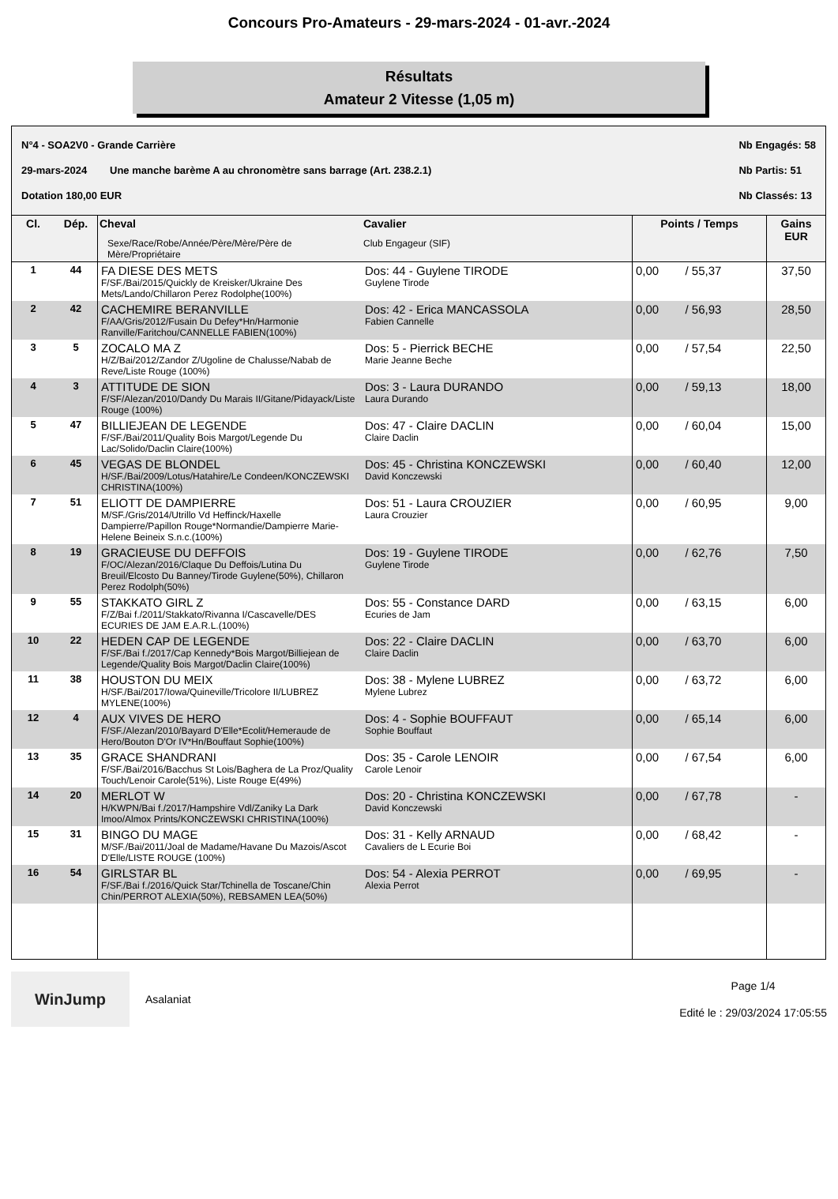Concours Pro-Amateurs - 29-mars-2024 - 01-avr.-2024
Résultats
Amateur 2 Vitesse (1,05 m)
N°4 - SOA2V0 - Grande Carrière
29-mars-2024 Une manche barème A au chronomètre sans barrage (Art. 238.2.1)
Dotation 180,00 EUR
Nb Engagés: 58
Nb Partis: 51
Nb Classés: 13
| Cl. | Dép. | Cheval Sexe/Race/Robe/Année/Père/Mère/Père de Mère/Propriétaire | Cavalier Club Engageur (SIF) | Points / Temps | Gains EUR |
| --- | --- | --- | --- | --- | --- |
| 1 | 44 | FA DIESE DES METS F/SF./Bai/2015/Quickly de Kreisker/Ukraine Des Mets/Lando/Chillaron Perez Rodolphe(100%) | Dos: 44 - Guylene TIRODE Guylene Tirode | 0,00 / 55,37 | 37,50 |
| 2 | 42 | CACHEMIRE BERANVILLE F/AA/Gris/2012/Fusain Du Defey*Hn/Harmonie Ranville/Faritchou/CANNELLE FABIEN(100%) | Dos: 42 - Erica MANCASSOLA Fabien Cannelle | 0,00 / 56,93 | 28,50 |
| 3 | 5 | ZOCALO MA Z H/Z/Bai/2012/Zandor Z/Ugoline de Chalusse/Nabab de Reve/Liste Rouge (100%) | Dos: 5 - Pierrick BECHE Marie Jeanne Beche | 0,00 / 57,54 | 22,50 |
| 4 | 3 | ATTITUDE DE SION F/SF/Alezan/2010/Dandy Du Marais II/Gitane/Pidayack/Liste Rouge (100%) | Dos: 3 - Laura DURANDO Laura Durando | 0,00 / 59,13 | 18,00 |
| 5 | 47 | BILLIEJEAN DE LEGENDE F/SF./Bai/2011/Quality Bois Margot/Legende Du Lac/Solido/Daclin Claire(100%) | Dos: 47 - Claire DACLIN Claire Daclin | 0,00 / 60,04 | 15,00 |
| 6 | 45 | VEGAS DE BLONDEL H/SF./Bai/2009/Lotus/Hatahire/Le Condeen/KONCZEWSKI CHRISTINA(100%) | Dos: 45 - Christina KONCZEWSKI David Konczewski | 0,00 / 60,40 | 12,00 |
| 7 | 51 | ELIOTT DE DAMPIERRE M/SF./Gris/2014/Utrillo Vd Heffinck/Haxelle Dampierre/Papillon Rouge*Normandie/Dampierre Marie-Helene Beineix S.n.c.(100%) | Dos: 51 - Laura CROUZIER Laura Crouzier | 0,00 / 60,95 | 9,00 |
| 8 | 19 | GRACIEUSE DU DEFFOIS F/OC/Alezan/2016/Claque Du Deffois/Lutina Du Breuil/Elcosto Du Banney/Tirode Guylene(50%), Chillaron Perez Rodolph(50%) | Dos: 19 - Guylene TIRODE Guylene Tirode | 0,00 / 62,76 | 7,50 |
| 9 | 55 | STAKKATO GIRL Z F/Z/Bai f./2011/Stakkato/Rivanna I/Cascavelle/DES ECURIES DE JAM E.A.R.L.(100%) | Dos: 55 - Constance DARD Ecuries de Jam | 0,00 / 63,15 | 6,00 |
| 10 | 22 | HEDEN CAP DE LEGENDE F/SF./Bai f./2017/Cap Kennedy*Bois Margot/Billiejean de Legende/Quality Bois Margot/Daclin Claire(100%) | Dos: 22 - Claire DACLIN Claire Daclin | 0,00 / 63,70 | 6,00 |
| 11 | 38 | HOUSTON DU MEIX H/SF./Bai/2017/Iowa/Quineville/Tricolore II/LUBREZ MYLENE(100%) | Dos: 38 - Mylene LUBREZ Mylene Lubrez | 0,00 / 63,72 | 6,00 |
| 12 | 4 | AUX VIVES DE HERO F/SF./Alezan/2010/Bayard D'Elle*Ecolit/Hemeraude de Hero/Bouton D'Or IV*Hn/Bouffaut Sophie(100%) | Dos: 4 - Sophie BOUFFAUT Sophie Bouffaut | 0,00 / 65,14 | 6,00 |
| 13 | 35 | GRACE SHANDRANI F/SF./Bai/2016/Bacchus St Lois/Baghera de La Proz/Quality Touch/Lenoir Carole(51%), Liste Rouge E(49%) | Dos: 35 - Carole LENOIR Carole Lenoir | 0,00 / 67,54 | 6,00 |
| 14 | 20 | MERLOT W H/KWPN/Bai f./2017/Hampshire Vdl/Zaniky La Dark Imoo/Almox Prints/KONCZEWSKI CHRISTINA(100%) | Dos: 20 - Christina KONCZEWSKI David Konczewski | 0,00 / 67,78 | - |
| 15 | 31 | BINGO DU MAGE M/SF./Bai/2011/Joal de Madame/Havane Du Mazois/Ascot D'Elle/LISTE ROUGE (100%) | Dos: 31 - Kelly ARNAUD Cavaliers de L Ecurie Boi | 0,00 / 68,42 | - |
| 16 | 54 | GIRLSTAR BL F/SF./Bai f./2016/Quick Star/Tchinella de Toscane/Chin Chin/PERROT ALEXIA(50%), REBSAMEN LEA(50%) | Dos: 54 - Alexia PERROT Alexia Perrot | 0,00 / 69,95 | - |
WinJump
Asalaniat
Page 1/4
Edité le : 29/03/2024 17:05:55